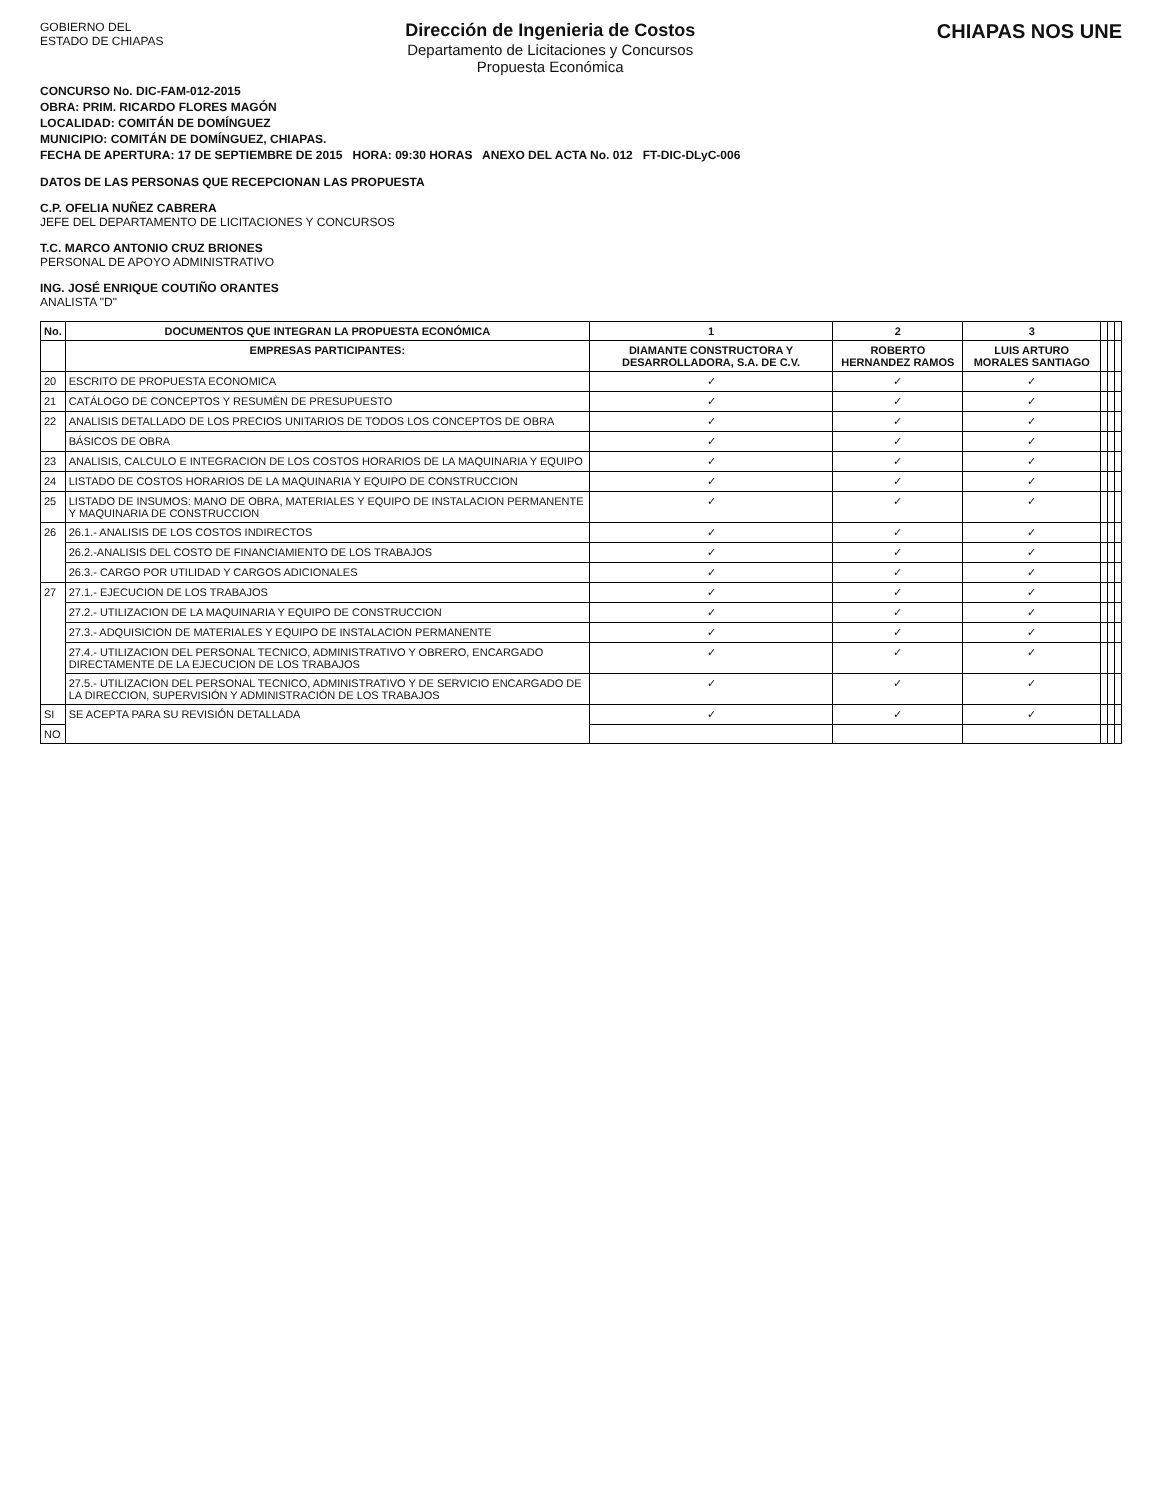GOBIERNO DEL
ESTADO DE CHIAPAS
Dirección de Ingenieria de Costos
Departamento de Licitaciones y Concursos
Propuesta Económica
CHIAPAS NOS UNE
CONCURSO No. DIC-FAM-012-2015
OBRA: PRIM. RICARDO FLORES MAGÓN
LOCALIDAD: COMITÁN DE DOMÍNGUEZ
MUNICIPIO: COMITÁN DE DOMÍNGUEZ, CHIAPAS.
FECHA DE APERTURA: 17 DE SEPTIEMBRE DE 2015 HORA: 09:30 HORAS ANEXO DEL ACTA No. 012 FT-DIC-DLyC-006
DATOS DE LAS PERSONAS QUE RECEPCIONAN LAS PROPUESTA
C.P. OFELIA NUÑEZ CABRERA
JEFE DEL DEPARTAMENTO DE LICITACIONES Y CONCURSOS
T.C. MARCO ANTONIO CRUZ BRIONES
PERSONAL DE APOYO ADMINISTRATIVO
ING. JOSÉ ENRIQUE COUTIÑO ORANTES
ANALISTA "D"
| No. | DOCUMENTOS QUE INTEGRAN LA PROPUESTA ECONÓMICA | 1 | 2 | 3 | | | |
| --- | --- | --- | --- | --- | --- | --- | --- |
| | EMPRESAS PARTICIPANTES: | DIAMANTE CONSTRUCTORA Y DESARROLLADORA, S.A. DE C.V. | ROBERTO HERNANDEZ RAMOS | LUIS ARTURO MORALES SANTIAGO | | | |
| 20 | ESCRITO DE PROPUESTA ECONOMICA | ✓ | ✓ | ✓ | | | |
| 21 | CATÁLOGO DE CONCEPTOS Y RESUMÈN DE PRESUPUESTO | ✓ | ✓ | ✓ | | | |
| 22 | ANALISIS DETALLADO DE LOS PRECIOS UNITARIOS DE TODOS LOS CONCEPTOS DE OBRA | ✓ | ✓ | ✓ | | | |
| | BÁSICOS DE OBRA | ✓ | ✓ | ✓ | | | |
| 23 | ANALISIS, CALCULO E INTEGRACION DE LOS COSTOS HORARIOS DE LA MAQUINARIA Y EQUIPO | ✓ | ✓ | ✓ | | | |
| 24 | LISTADO DE COSTOS HORARIOS DE LA MAQUINARIA Y EQUIPO DE CONSTRUCCION | ✓ | ✓ | ✓ | | | |
| 25 | LISTADO DE INSUMOS: MANO DE OBRA, MATERIALES Y EQUIPO DE INSTALACION PERMANENTE Y MAQUINARIA DE CONSTRUCCION | ✓ | ✓ | ✓ | | | |
| 26 | 26.1.- ANALISIS DE LOS COSTOS INDIRECTOS | ✓ | ✓ | ✓ | | | |
| | 26.2.-ANALISIS DEL COSTO DE FINANCIAMIENTO DE LOS TRABAJOS | ✓ | ✓ | ✓ | | | |
| | 26.3.- CARGO POR UTILIDAD Y CARGOS ADICIONALES | ✓ | ✓ | ✓ | | | |
| 27 | 27.1.- EJECUCION DE LOS TRABAJOS | ✓ | ✓ | ✓ | | | |
| | 27.2.- UTILIZACION DE LA MAQUINARIA Y EQUIPO DE CONSTRUCCION | ✓ | ✓ | ✓ | | | |
| | 27.3.- ADQUISICION DE MATERIALES Y EQUIPO DE INSTALACION PERMANENTE | ✓ | ✓ | ✓ | | | |
| | 27.4.- UTILIZACION DEL PERSONAL TECNICO, ADMINISTRATIVO Y OBRERO, ENCARGADO DIRECTAMENTE DE LA EJECUCION DE LOS TRABAJOS | ✓ | ✓ | ✓ | | | |
| | 27.5.- UTILIZACION DEL PERSONAL TECNICO, ADMINISTRATIVO Y DE SERVICIO ENCARGADO DE LA DIRECCION, SUPERVISIÓN Y ADMINISTRACIÓN DE LOS TRABAJOS | ✓ | ✓ | ✓ | | | |
| SI | SE ACEPTA PARA SU REVISIÓN DETALLADA | ✓ | ✓ | ✓ | | | |
| NO | | | | | | | |